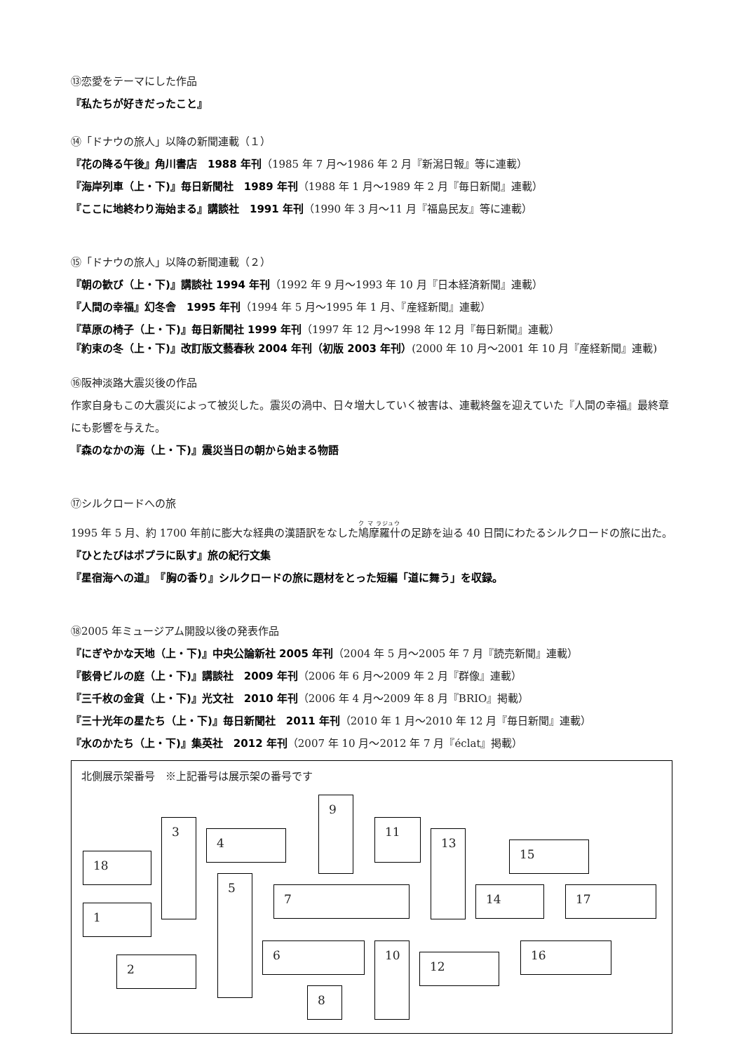⑬恋愛をテーマにした作品
『私たちが好きだったこと』
⑭「ドナウの旅人」以降の新聞連載（１）
『花の降る午後』角川書店　1988 年刊（1985 年 7 月～1986 年 2 月『新潟日報』等に連載）
『海岸列車（上・下)』毎日新聞社　1989 年刊（1988 年 1 月～1989 年 2 月『毎日新聞』連載）
『ここに地終わり海始まる』講談社　1991 年刊（1990 年 3 月～11 月『福島民友』等に連載）
⑮「ドナウの旅人」以降の新聞連載（２）
『朝の歓び（上・下)』講談社 1994 年刊（1992 年 9 月～1993 年 10 月『日本経済新聞』連載）
『人間の幸福』幻冬舎　1995 年刊（1994 年 5 月～1995 年 1 月、『産経新聞』連載）
『草原の椅子（上・下)』毎日新聞社 1999 年刊（1997 年 12 月～1998 年 12 月『毎日新聞』連載）
『約束の冬（上・下)』改訂版文藝春秋 2004 年刊（初版 2003 年刊）(2000 年 10 月～2001 年 10 月『産経新聞』連載)
⑯阪神淡路大震災後の作品
作家自身もこの大震災によって被災した。震災の渦中、日々増大していく被害は、連載終盤を迎えていた『人間の幸福』最終章にも影響を与えた。
『森のなかの海（上・下)』震災当日の朝から始まる物語
⑰シルクロードへの旅
1995 年 5 月、約 1700 年前に膨大な経典の漢語訳をなした鳩摩羅什の足跡を辿る 40 日間にわたるシルクロードの旅に出た。『ひとたびはポプラに臥す』旅の紀行文集
『星宿海への道』　『胸の香り』シルクロードの旅に題材をとった短編「道に舞う」を収録。
⑱2005 年ミュージアム開設以後の発表作品
『にぎやかな天地（上・下)』中央公論新社 2005 年刊（2004 年 5 月～2005 年 7 月『読売新聞』連載）
『骸骨ビルの庭（上・下)』講談社　2009 年刊（2006 年 6 月～2009 年 2 月『群像』連載）
『三千枚の金貨（上・下)』光文社　2010 年刊（2006 年 4 月～2009 年 8 月『BRIO』掲載）
『三十光年の星たち（上・下)』毎日新聞社　2011 年刊（2010 年 1 月～2010 年 12 月『毎日新聞』連載）
『水のかたち（上・下)』集英社　2012 年刊（2007 年 10 月～2012 年 7 月『éclat』掲載）
北側展示架番号　※上記番号は展示架の番号です
18
1
2
3
4
5
6
7
8
9
10
11
12
13
14
15
16
17